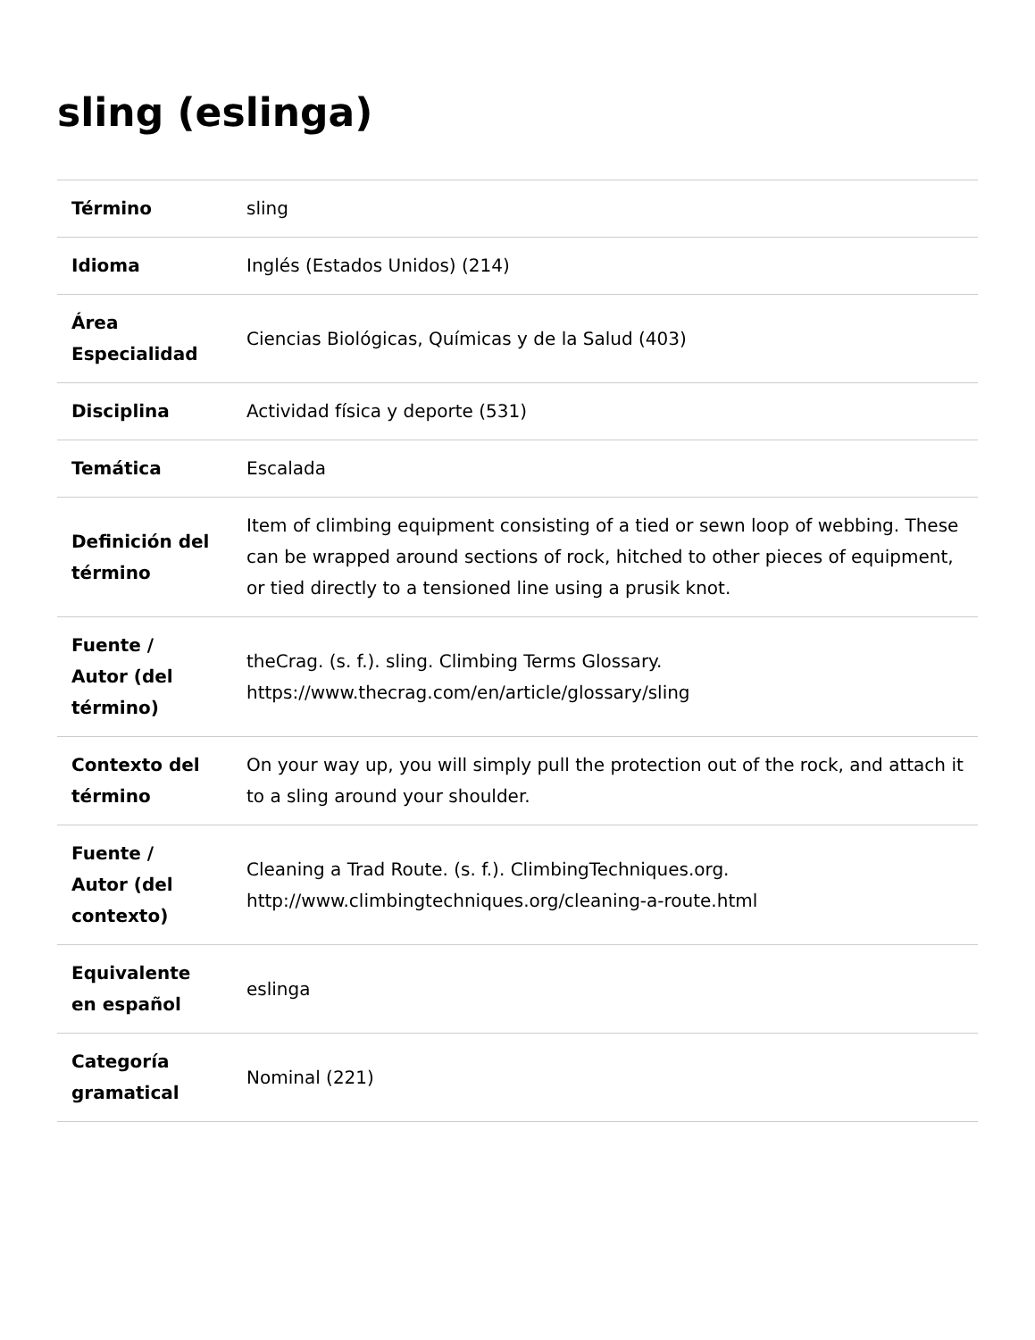sling (eslinga)
| Término | sling |
| Idioma | Inglés (Estados Unidos) (214) |
| Área Especialidad | Ciencias Biológicas, Químicas y de la Salud (403) |
| Disciplina | Actividad física y deporte (531) |
| Temática | Escalada |
| Definición del término | Item of climbing equipment consisting of a tied or sewn loop of webbing. These can be wrapped around sections of rock, hitched to other pieces of equipment, or tied directly to a tensioned line using a prusik knot. |
| Fuente / Autor (del término) | theCrag. (s. f.). sling. Climbing Terms Glossary. https://www.thecrag.com/en/article/glossary/sling |
| Contexto del término | On your way up, you will simply pull the protection out of the rock, and attach it to a sling around your shoulder. |
| Fuente / Autor (del contexto) | Cleaning a Trad Route. (s. f.). ClimbingTechniques.org. http://www.climbingtechniques.org/cleaning-a-route.html |
| Equivalente en español | eslinga |
| Categoría gramatical | Nominal (221) |